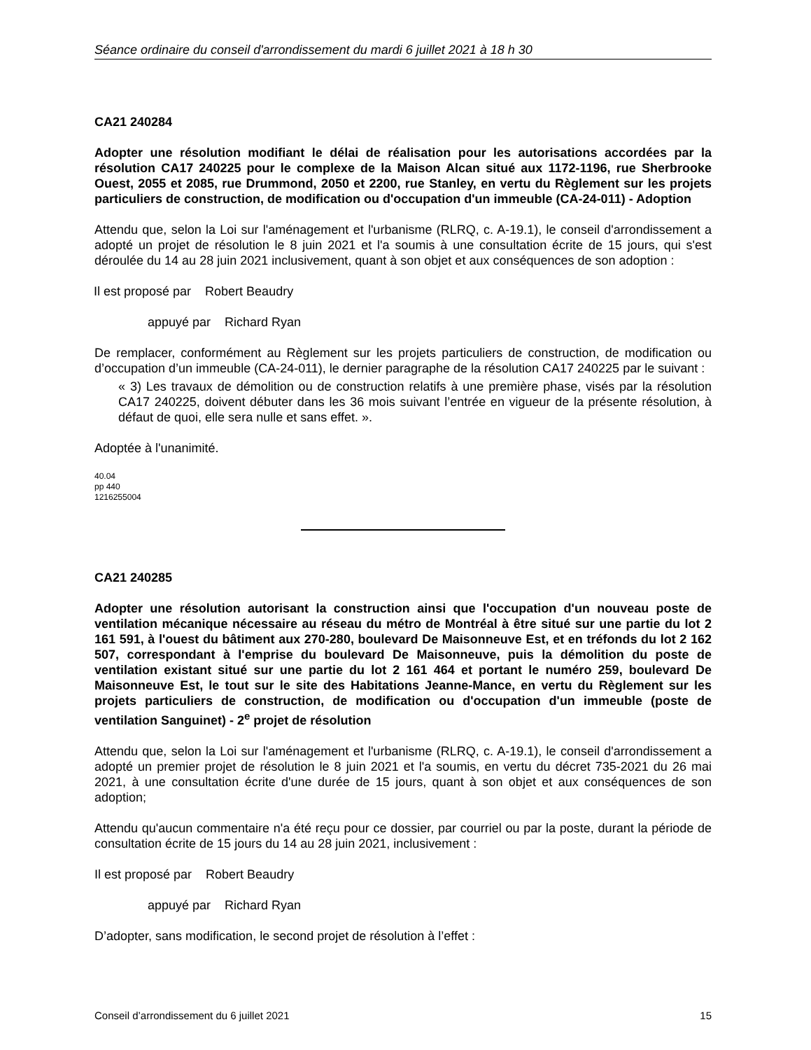Séance ordinaire du conseil d'arrondissement du mardi 6 juillet 2021 à 18 h 30
CA21 240284
Adopter une résolution modifiant le délai de réalisation pour les autorisations accordées par la résolution CA17 240225 pour le complexe de la Maison Alcan situé aux 1172-1196, rue Sherbrooke Ouest, 2055 et 2085, rue Drummond, 2050 et 2200, rue Stanley, en vertu du Règlement sur les projets particuliers de construction, de modification ou d'occupation d'un immeuble (CA-24-011) - Adoption
Attendu que, selon la Loi sur l'aménagement et l'urbanisme (RLRQ, c. A-19.1), le conseil d'arrondissement a adopté un projet de résolution le 8 juin 2021 et l'a soumis à une consultation écrite de 15 jours, qui s'est déroulée du 14 au 28 juin 2021 inclusivement, quant à son objet et aux conséquences de son adoption :
Il est proposé par Robert Beaudry
appuyé par Richard Ryan
De remplacer, conformément au Règlement sur les projets particuliers de construction, de modification ou d’occupation d’un immeuble (CA-24-011), le dernier paragraphe de la résolution CA17 240225 par le suivant :
« 3) Les travaux de démolition ou de construction relatifs à une première phase, visés par la résolution CA17 240225, doivent débuter dans les 36 mois suivant l’entrée en vigueur de la présente résolution, à défaut de quoi, elle sera nulle et sans effet. ».
Adoptée à l'unanimité.
40.04
pp 440
1216255004
CA21 240285
Adopter une résolution autorisant la construction ainsi que l'occupation d'un nouveau poste de ventilation mécanique nécessaire au réseau du métro de Montréal à être situé sur une partie du lot 2 161 591, à l'ouest du bâtiment aux 270-280, boulevard De Maisonneuve Est, et en tréfonds du lot 2 162 507, correspondant à l'emprise du boulevard De Maisonneuve, puis la démolition du poste de ventilation existant situé sur une partie du lot 2 161 464 et portant le numéro 259, boulevard De Maisonneuve Est, le tout sur le site des Habitations Jeanne-Mance, en vertu du Règlement sur les projets particuliers de construction, de modification ou d'occupation d'un immeuble (poste de ventilation Sanguinet) - 2<sup>e</sup> projet de résolution
Attendu que, selon la Loi sur l'aménagement et l'urbanisme (RLRQ, c. A-19.1), le conseil d'arrondissement a adopté un premier projet de résolution le 8 juin 2021 et l'a soumis, en vertu du décret 735-2021 du 26 mai 2021, à une consultation écrite d'une durée de 15 jours, quant à son objet et aux conséquences de son adoption;
Attendu qu'aucun commentaire n'a été reçu pour ce dossier, par courriel ou par la poste, durant la période de consultation écrite de 15 jours du 14 au 28 juin 2021, inclusivement :
Il est proposé par Robert Beaudry
appuyé par Richard Ryan
D’adopter, sans modification, le second projet de résolution à l’effet :
Conseil d’arrondissement du 6 juillet 2021 15